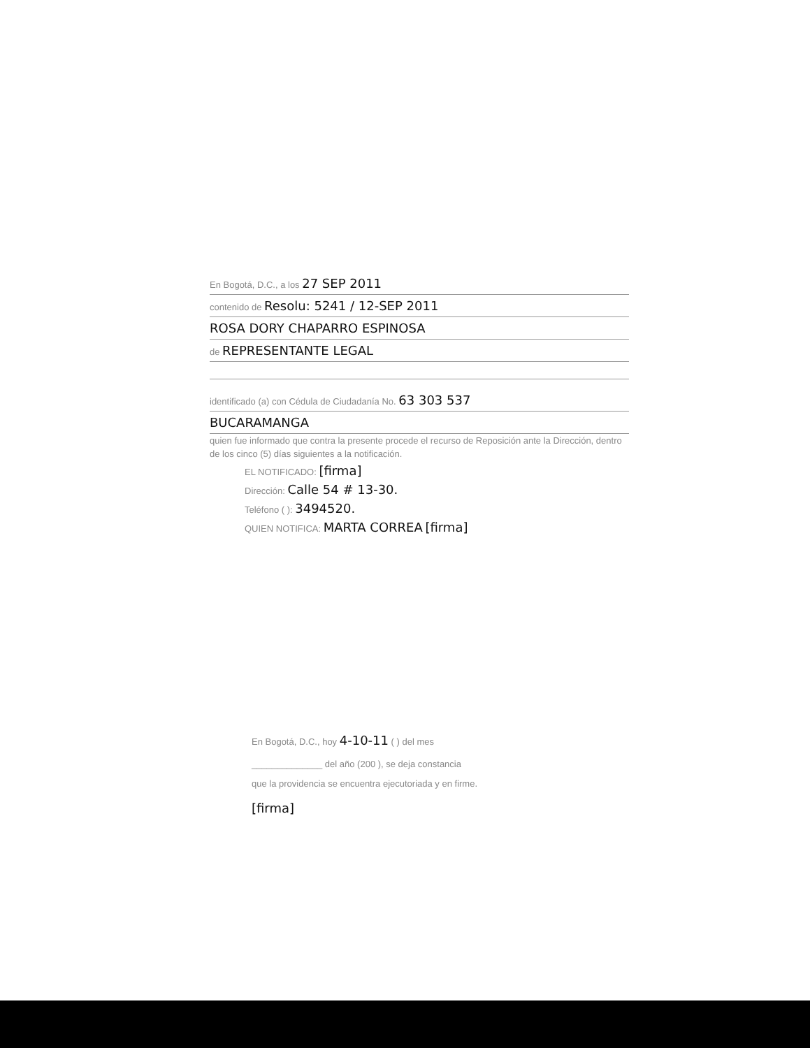En Bogotá, D.C., a los 27 SEP 2011
contenido de Resolu: 5241 / 12-SEP 2011
ROSA DORY CHAPARRO ESPINOSA
de REPRESENTANTE LEGAL
identificado (a) con Cédula de Ciudadanía No. 63 303 537
BUCARAMANGA
quien fue informado que contra la presente procede el recurso de Reposición ante la Dirección, dentro de los cinco (5) días siguientes a la notificación.
EL NOTIFICADO: [firma]
Dirección: Calle 54 # 13-30.
Teléfono ( ): 3494520.
QUIEN NOTIFICA: MARTA CORREA [firma]
En Bogotá, D.C., hoy 4-10-11 ( ) del mes
______________ del año (200 ), se deja constancia
que la providencia se encuentra ejecutoriada y en firme.
[firma]